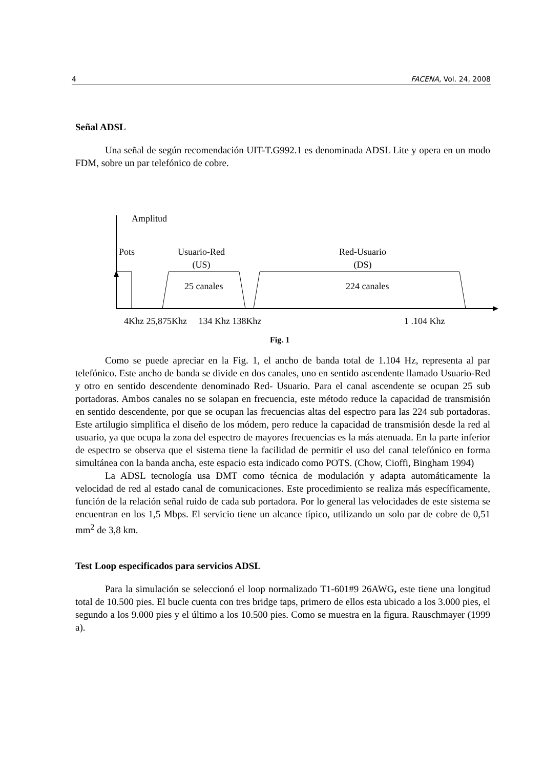4 FACENA, Vol. 24, 2008
Señal ADSL
Una señal de según recomendación UIT-T.G992.1 es denominada ADSL Lite y opera en un modo FDM, sobre un par telefónico de cobre.
Amplitud
Pots
Usuario-Red
(US)
Red-Usuario
(DS)
25 canales 224 canales
4Khz 25,875Khz 134 Khz 138Khz
1 .104 Khz
Fig. 1
Como se puede apreciar en la Fig. 1, el ancho de banda total de 1.104 Hz, representa al par telefónico. Este ancho de banda se divide en dos canales, uno en sentido ascendente llamado Usuario-Red y otro en sentido descendente denominado Red- Usuario. Para el canal ascendente se ocupan 25 sub portadoras. Ambos canales no se solapan en frecuencia, este método reduce la capacidad de transmisión en sentido descendente, por que se ocupan las frecuencias altas del espectro para las 224 sub portadoras. Este artilugio simplifica el diseño de los módem, pero reduce la capacidad de transmisión desde la red al usuario, ya que ocupa la zona del espectro de mayores frecuencias es la más atenuada. En la parte inferior de espectro se observa que el sistema tiene la facilidad de permitir el uso del canal telefónico en forma simultánea con la banda ancha, este espacio esta indicado como POTS. (Chow, Cioffi, Bingham 1994)
La ADSL tecnología usa DMT como técnica de modulación y adapta automáticamente la velocidad de red al estado canal de comunicaciones. Este procedimiento se realiza más específicamente, función de la relación señal ruido de cada sub portadora. Por lo general las velocidades de este sistema se encuentran en los 1,5 Mbps. El servicio tiene un alcance típico, utilizando un solo par de cobre de 0,51 mm<sup>2</sup> de 3,8 km.
Test Loop especificados para servicios ADSL
Para la simulación se seleccionó el loop normalizado T1-601#9 26AWG, este tiene una longitud total de 10.500 pies. El bucle cuenta con tres bridge taps, primero de ellos esta ubicado a los 3.000 pies, el segundo a los 9.000 pies y el último a los 10.500 pies. Como se muestra en la figura. Rauschmayer (1999 a).